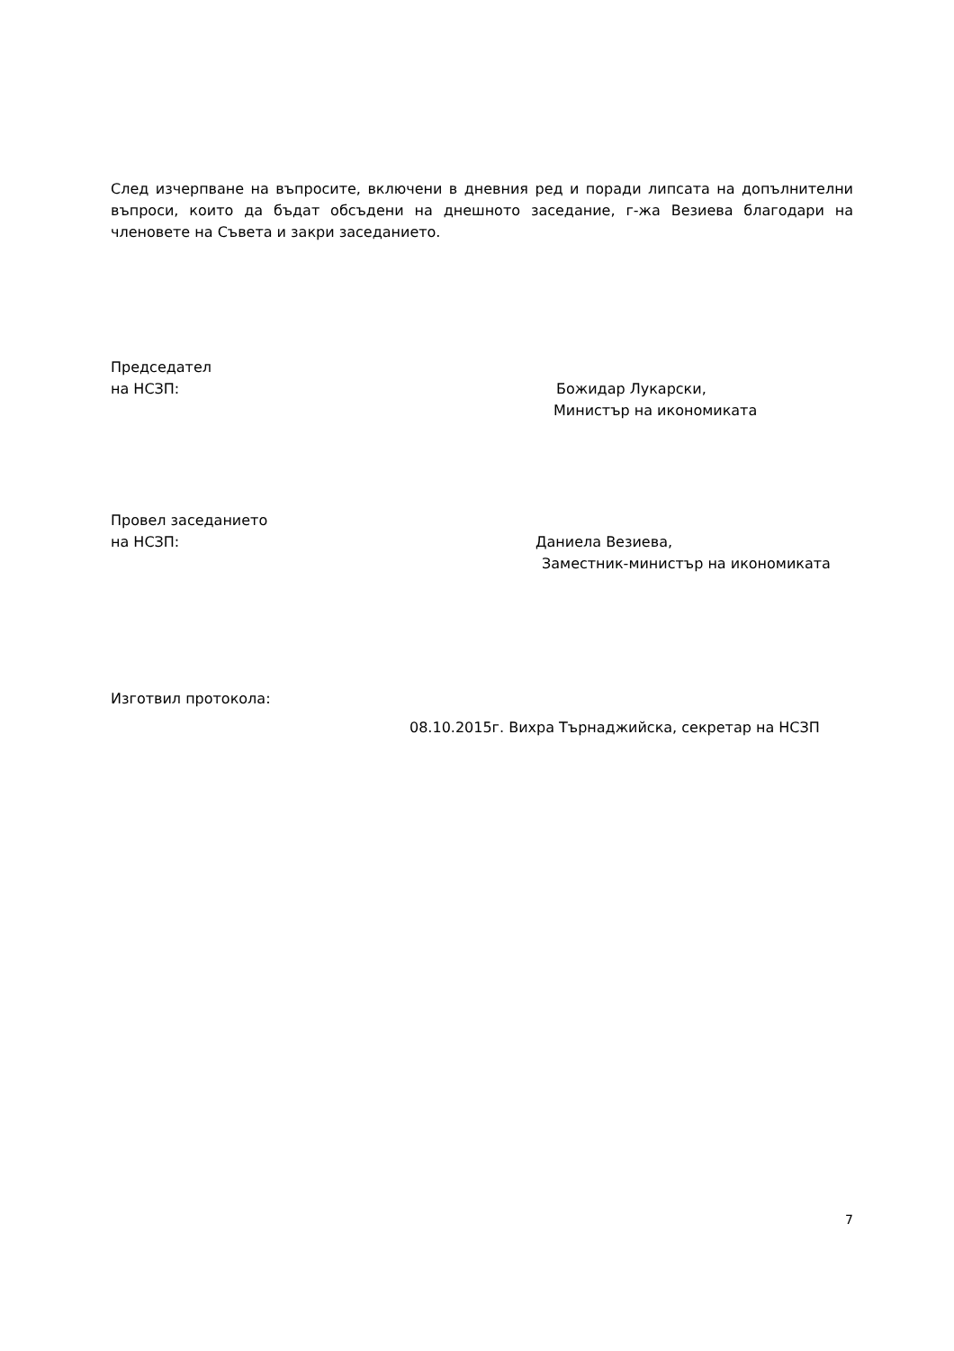След изчерпване на въпросите, включени в дневния ред и поради липсата на допълнителни въпроси, които да бъдат обсъдени на днешното заседание, г-жа Везиева благодари на членовете на Съвета и закри заседанието.
Председател
на НСЗП: Божидар Лукарски,
Министър на икономиката
Провел заседанието
на НСЗП: Даниела Везиева,
Заместник-министър на икономиката
Изготвил протокола:
08.10.2015г. Вихра Търнаджийска, секретар на НСЗП
7